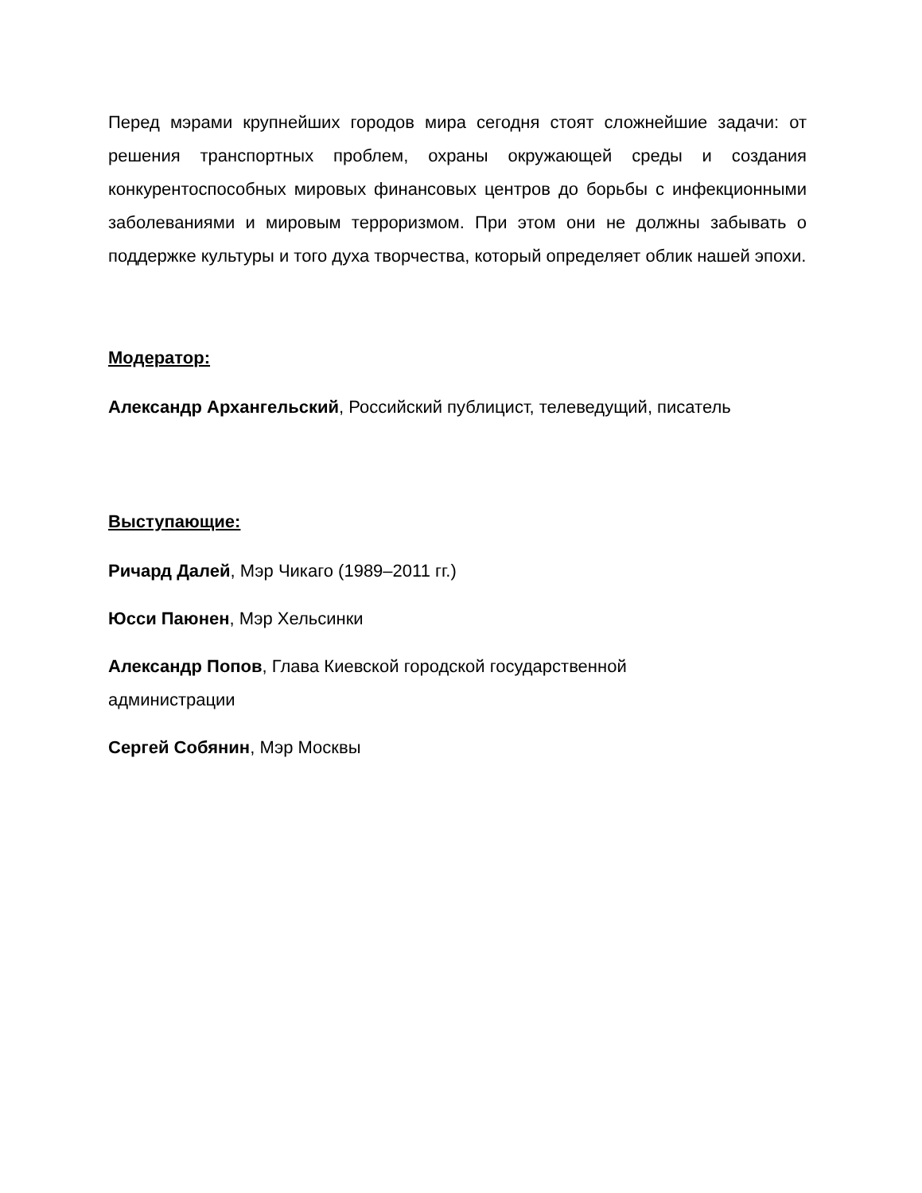Перед мэрами крупнейших городов мира сегодня стоят сложнейшие задачи: от решения транспортных проблем, охраны окружающей среды и создания конкурентоспособных мировых финансовых центров до борьбы с инфекционными заболеваниями и мировым терроризмом. При этом они не должны забывать о поддержке культуры и того духа творчества, который определяет облик нашей эпохи.
Модератор:
Александр Архангельский, Российский публицист, телеведущий, писатель
Выступающие:
Ричард Далей, Мэр Чикаго (1989–2011 гг.)
Юсси Паюнен, Мэр Хельсинки
Александр Попов, Глава Киевской городской государственной
администрации
Сергей Собянин, Мэр Москвы